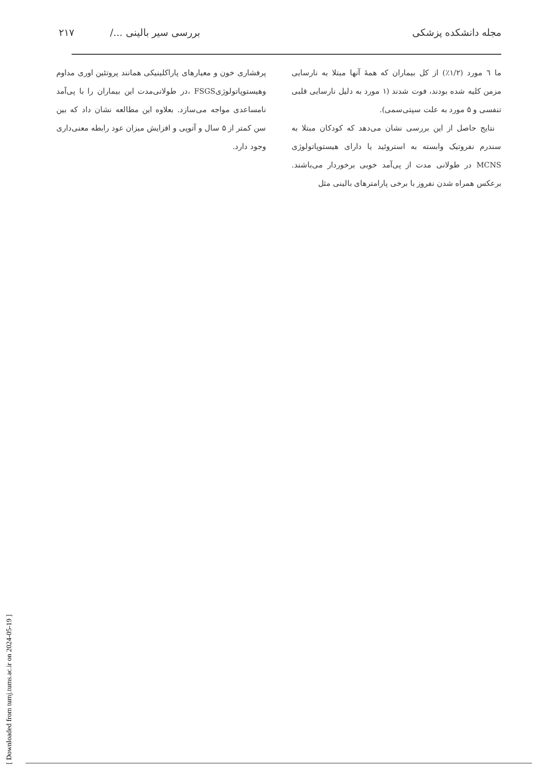مجله دانشکده پزشکی بررسی سیر بالینی .../ ۲۱۷
ما ٦ مورد (۱/۲٪) از کل بیماران که همهٔ آنها مبتلا به نارسایی مزمن کلیه شده بودند، فوت شدند (۱ مورد به دلیل نارسایی قلبی تنفسی و ۵ مورد به علت سپتی‌سمی).
نتایج حاصل از این بررسی نشان می‌دهد که کودکان مبتلا به سندرم نفروتیک وابسته به استروئید یا دارای هیستوپاتولوژی MCNS در طولانی مدت از پی‌آمد خوبی برخوردار می‌باشند. برعکس همراه شدن نفروز با برخی پارامترهای بالینی مثل
پرفشاری خون و معیارهای پاراکلینیکی همانند پروتئین اوری مداوم وهیستوپاتولوژیFSGS ،در طولانی‌مدت این بیماران را با پی‌آمد نامساعدی مواجه می‌سازد. بعلاوه این مطالعه نشان داد که بین سن کمتر از ۵ سال و آتوپی و افزایش میزان عود رابطه معنی‌داری وجود دارد.
[ Downloaded from tumj.tums.ac.ir on 2024-05-19 ]